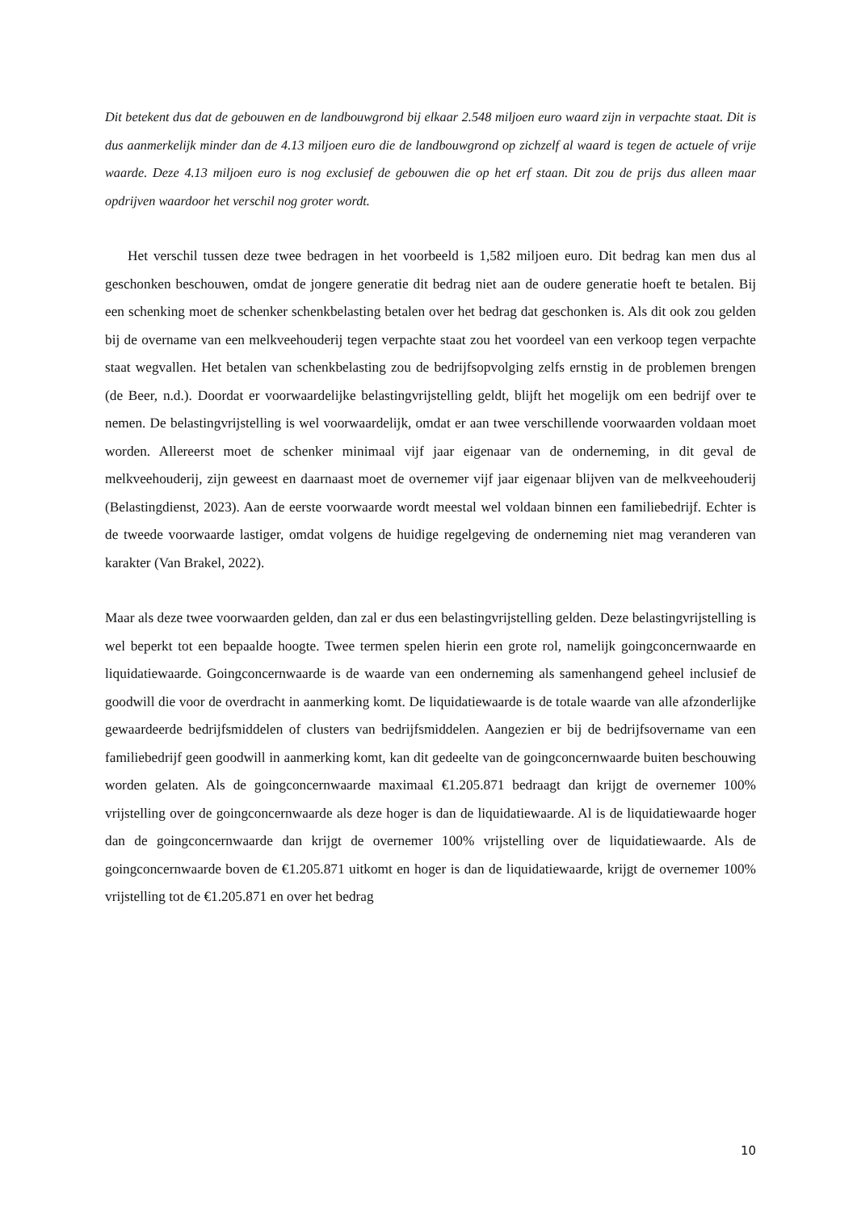Dit betekent dus dat de gebouwen en de landbouwgrond bij elkaar 2.548 miljoen euro waard zijn in verpachte staat. Dit is dus aanmerkelijk minder dan de 4.13 miljoen euro die de landbouwgrond op zichzelf al waard is tegen de actuele of vrije waarde. Deze 4.13 miljoen euro is nog exclusief de gebouwen die op het erf staan. Dit zou de prijs dus alleen maar opdrijven waardoor het verschil nog groter wordt.
Het verschil tussen deze twee bedragen in het voorbeeld is 1,582 miljoen euro. Dit bedrag kan men dus al geschonken beschouwen, omdat de jongere generatie dit bedrag niet aan de oudere generatie hoeft te betalen. Bij een schenking moet de schenker schenkbelasting betalen over het bedrag dat geschonken is. Als dit ook zou gelden bij de overname van een melkveehouderij tegen verpachte staat zou het voordeel van een verkoop tegen verpachte staat wegvallen. Het betalen van schenkbelasting zou de bedrijfsopvolging zelfs ernstig in de problemen brengen (de Beer, n.d.). Doordat er voorwaardelijke belastingvrijstelling geldt, blijft het mogelijk om een bedrijf over te nemen. De belastingvrijstelling is wel voorwaardelijk, omdat er aan twee verschillende voorwaarden voldaan moet worden. Allereerst moet de schenker minimaal vijf jaar eigenaar van de onderneming, in dit geval de melkveehouderij, zijn geweest en daarnaast moet de overnemer vijf jaar eigenaar blijven van de melkveehouderij (Belastingdienst, 2023). Aan de eerste voorwaarde wordt meestal wel voldaan binnen een familiebedrijf. Echter is de tweede voorwaarde lastiger, omdat volgens de huidige regelgeving de onderneming niet mag veranderen van karakter (Van Brakel, 2022).
Maar als deze twee voorwaarden gelden, dan zal er dus een belastingvrijstelling gelden. Deze belastingvrijstelling is wel beperkt tot een bepaalde hoogte. Twee termen spelen hierin een grote rol, namelijk goingconcernwaarde en liquidatiewaarde. Goingconcernwaarde is de waarde van een onderneming als samenhangend geheel inclusief de goodwill die voor de overdracht in aanmerking komt. De liquidatiewaarde is de totale waarde van alle afzonderlijke gewaardeerde bedrijfsmiddelen of clusters van bedrijfsmiddelen. Aangezien er bij de bedrijfsovername van een familiebedrijf geen goodwill in aanmerking komt, kan dit gedeelte van de goingconcernwaarde buiten beschouwing worden gelaten. Als de goingconcernwaarde maximaal €1.205.871 bedraagt dan krijgt de overnemer 100% vrijstelling over de goingconcernwaarde als deze hoger is dan de liquidatiewaarde. Al is de liquidatiewaarde hoger dan de goingconcernwaarde dan krijgt de overnemer 100% vrijstelling over de liquidatiewaarde. Als de goingconcernwaarde boven de €1.205.871 uitkomt en hoger is dan de liquidatiewaarde, krijgt de overnemer 100% vrijstelling tot de €1.205.871 en over het bedrag
10